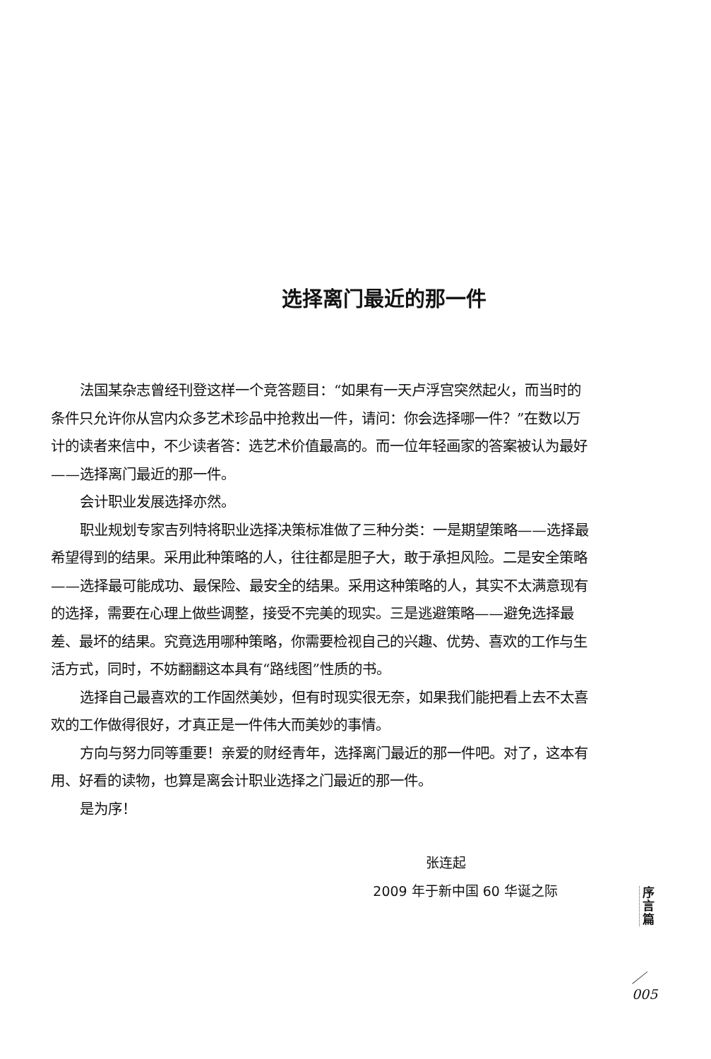选择离门最近的那一件
法国某杂志曾经刊登这样一个竞答题目：“如果有一天卢浮宫突然起火，而当时的条件只允许你从宫内众多艺术珍品中抢救出一件，请问：你会选择哪一件？”在数以万计的读者来信中，不少读者答：选艺术价值最高的。而一位年轻画家的答案被认为最好——选择离门最近的那一件。
会计职业发展选择亦然。
职业规划专家吉列特将职业选择决策标准做了三种分类：一是期望策略——选择最希望得到的结果。采用此种策略的人，往往都是胆子大，敢于承担风险。二是安全策略——选择最可能成功、最保险、最安全的结果。采用这种策略的人，其实不太满意现有的选择，需要在心理上做些调整，接受不完美的现实。三是逃避策略——避免选择最差、最坏的结果。究竟选用哪种策略，你需要检视自己的兴趣、优势、喜欢的工作与生活方式，同时，不妨翻翻这本具有“路线图”性质的书。
选择自己最喜欢的工作固然美妙，但有时现实很无奈，如果我们能把看上去不太喜欢的工作做得很好，才真正是一件伟大而美妙的事情。
方向与努力同等重要！亲爱的财经青年，选择离门最近的那一件吧。对了，这本有用、好看的读物，也算是离会计职业选择之门最近的那一件。
是为序！
张连起
2009 年于新中国 60 华诞之际
序
言
篇
／
005